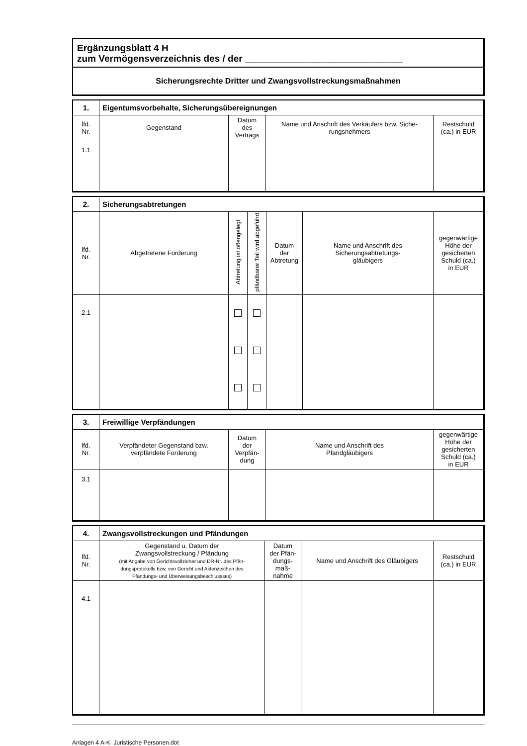Ergänzungsblatt 4 H
zum Vermögensverzeichnis des / der ______________________________
Sicherungsrechte Dritter und Zwangsvollstreckungsmaßnahmen
| 1. | Eigentumsvorbehalte, Sicherungsübereignungen | | | |
| --- | --- | --- | --- | --- |
| lfd. Nr. | Gegenstand | Datum des Vertrags | Name und Anschrift des Verkäufers bzw. Siche- rungsnehmers | Restschuld (ca.) in EUR |
| 1.1 | | | | |
| 2. | Sicherungsabtretungen | | | | | |
| --- | --- | --- | --- | --- | --- | --- |
| lfd. Nr. | Abgetretene Forderung | Abtretung ist offengelegt | pfändbarer Teil wird abgeführt | Datum der Abtretung | Name und Anschrift des Sicherungsabtretungs- gläubigers | gegenwärtige Höhe der gesicherten Schuld (ca.) in EUR |
| 2.1 | | | | | | |
| 3. | Freiwillige Verpfändungen | | | |
| --- | --- | --- | --- | --- |
| lfd. Nr. | Verpfändeter Gegenstand bzw. verpfändete Forderung | Datum der Verpfän- dung | Name und Anschrift des Pfandgläubigers | gegenwärtige Höhe der gesicherten Schuld (ca.) in EUR |
| 3.1 | | | | |
| 4. | Zwangsvollstreckungen und Pfändungen | | | |
| --- | --- | --- | --- | --- |
| lfd. Nr. | Gegenstand u. Datum der Zwangsvollstreckung / Pfändung (mit Angabe von Gerichtsvollzieher und DR-Nr. des Pfän- dungsprotokolls bzw. von Gericht und Aktenzeichen des Pfändungs- und Überweisungsbeschlussses) | Datum der Pfän- dungs- maß- nahme | Name und Anschrift des Gläubigers | Restschuld (ca.) in EUR |
| 4.1 | | | | |
Anlagen 4 A-K Juristische Personen.dot